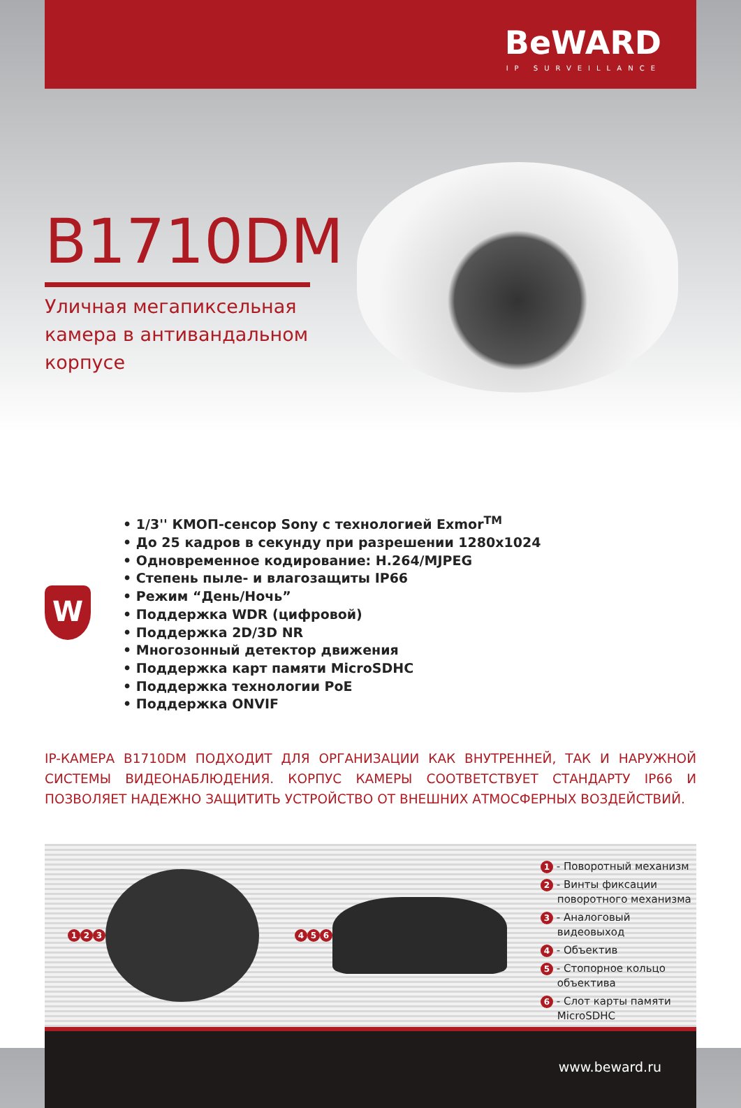BeWARD
IP SURVEILLANCE
B1710DM
Уличная мегапиксельная камера в антивандальном корпусе
W
• 1/3'' КМОП-сенсор Sony с технологией Exmor<sup>TM</sup>
• До 25 кадров в секунду при разрешении 1280x1024
• Одновременное кодирование: H.264/MJPEG
• Степень пыле- и влагозащиты IP66
• Режим “День/Ночь”
• Поддержка WDR (цифровой)
• Поддержка 2D/3D NR
• Многозонный детектор движения
• Поддержка карт памяти MicroSDHC
• Поддержка технологии PoE
• Поддержка ONVIF
IP-КАМЕРА B1710DM ПОДХОДИТ ДЛЯ ОРГАНИЗАЦИИ КАК ВНУТРЕННЕЙ, ТАК И НАРУЖНОЙ СИСТЕМЫ ВИДЕОНАБЛЮДЕНИЯ. КОРПУС КАМЕРЫ СООТВЕТСТВУЕТ СТАНДАРТУ IP66 И ПОЗВОЛЯЕТ НАДЕЖНО ЗАЩИТИТЬ УСТРОЙСТВО ОТ ВНЕШНИХ АТМОСФЕРНЫХ ВОЗДЕЙСТВИЙ.
1 2 3 4 5 6
1 - Поворотный механизм
2 - Винты фиксации
поворотного механизма
3 - Аналоговый
видеовыход
4 - Объектив
5 - Стопорное кольцо
объектива
6 - Слот карты памяти
MicroSDHC
www.beward.ru